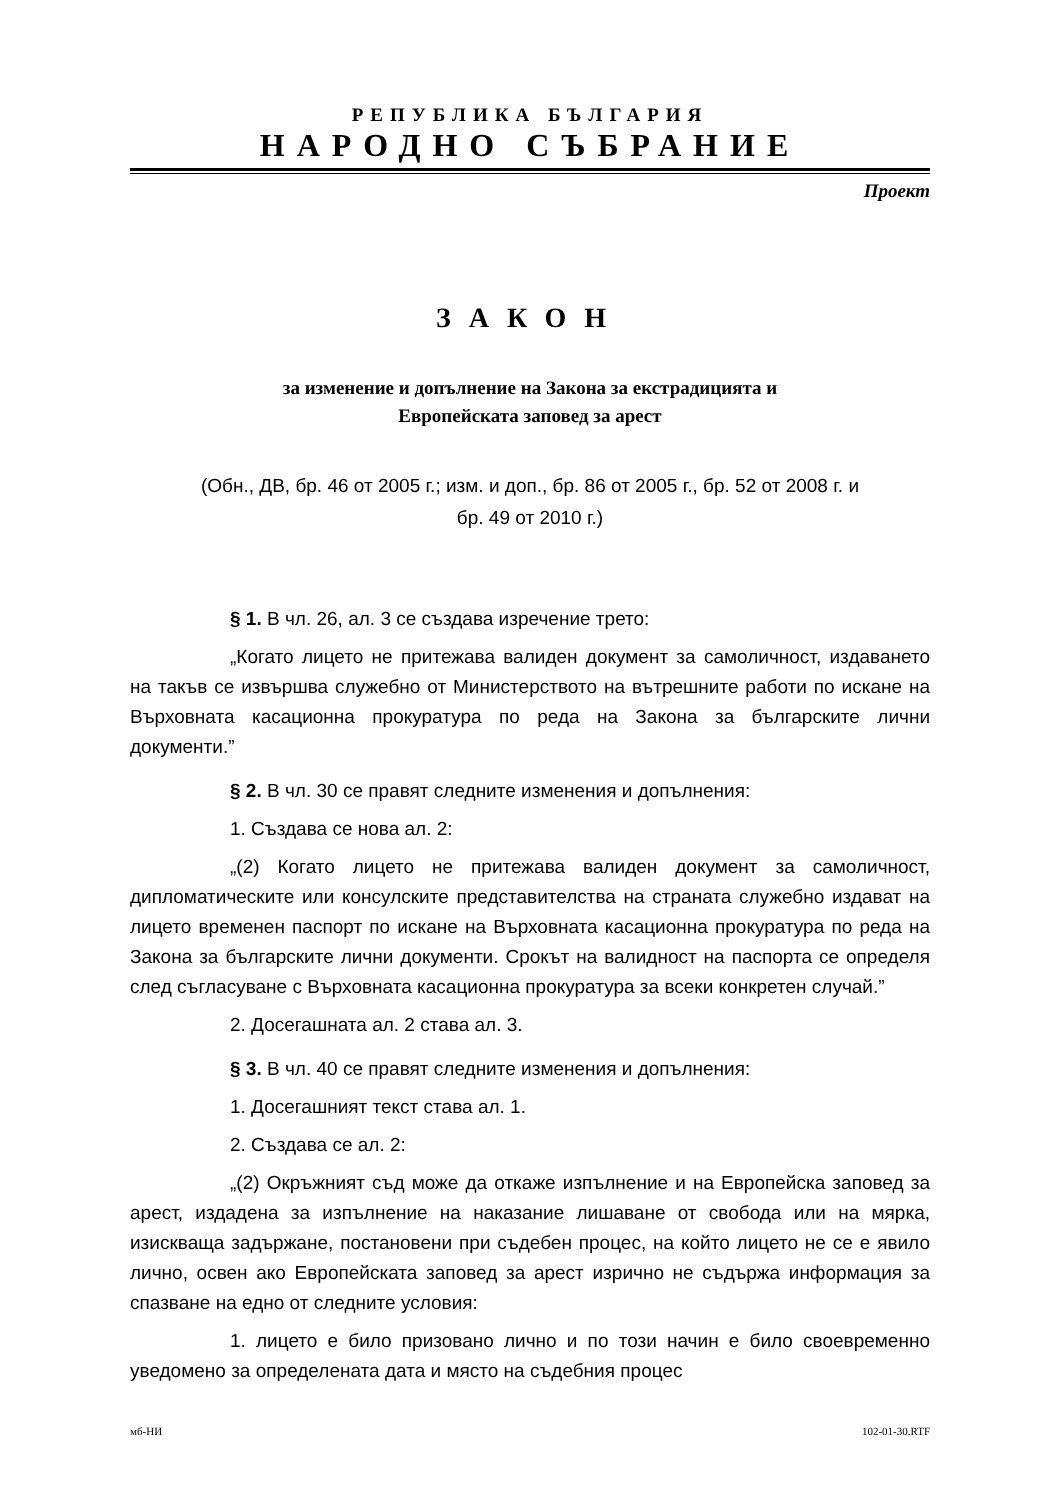РЕПУБЛИКА БЪЛГАРИЯ
НАРОДНО СЪБРАНИЕ
Проект
ЗАКОН
за изменение и допълнение на Закона за екстрадицията и
Европейската заповед за арест
(Обн., ДВ, бр. 46 от 2005 г.; изм. и доп., бр. 86 от 2005 г., бр. 52 от 2008 г. и
бр. 49 от 2010 г.)
§ 1. В чл. 26, ал. 3 се създава изречение трето:
„Когато лицето не притежава валиден документ за самоличност, издаването на такъв се извършва служебно от Министерството на вътрешните работи по искане на Върховната касационна прокуратура по реда на Закона за българските лични документи.”
§ 2. В чл. 30 се правят следните изменения и допълнения:
1. Създава се нова ал. 2:
„(2) Когато лицето не притежава валиден документ за самоличност, дипломатическите или консулските представителства на страната служебно издават на лицето временен паспорт по искане на Върховната касационна прокуратура по реда на Закона за българските лични документи. Срокът на валидност на паспорта се определя след съгласуване с Върховната касационна прокуратура за всеки конкретен случай.”
2. Досегашната ал. 2 става ал. 3.
§ 3. В чл. 40 се правят следните изменения и допълнения:
1. Досегашният текст става ал. 1.
2. Създава се ал. 2:
„(2) Окръжният съд може да откаже изпълнение и на Европейска заповед за арест, издадена за изпълнение на наказание лишаване от свобода или на мярка, изискваща задържане, постановени при съдебен процес, на който лицето не се е явило лично, освен ако Европейската заповед за арест изрично не съдържа информация за спазване на едно от следните условия:
1. лицето е било призовано лично и по този начин е било своевременно уведомено за определената дата и място на съдебния процес
мб-НИ 102-01-30.RTF